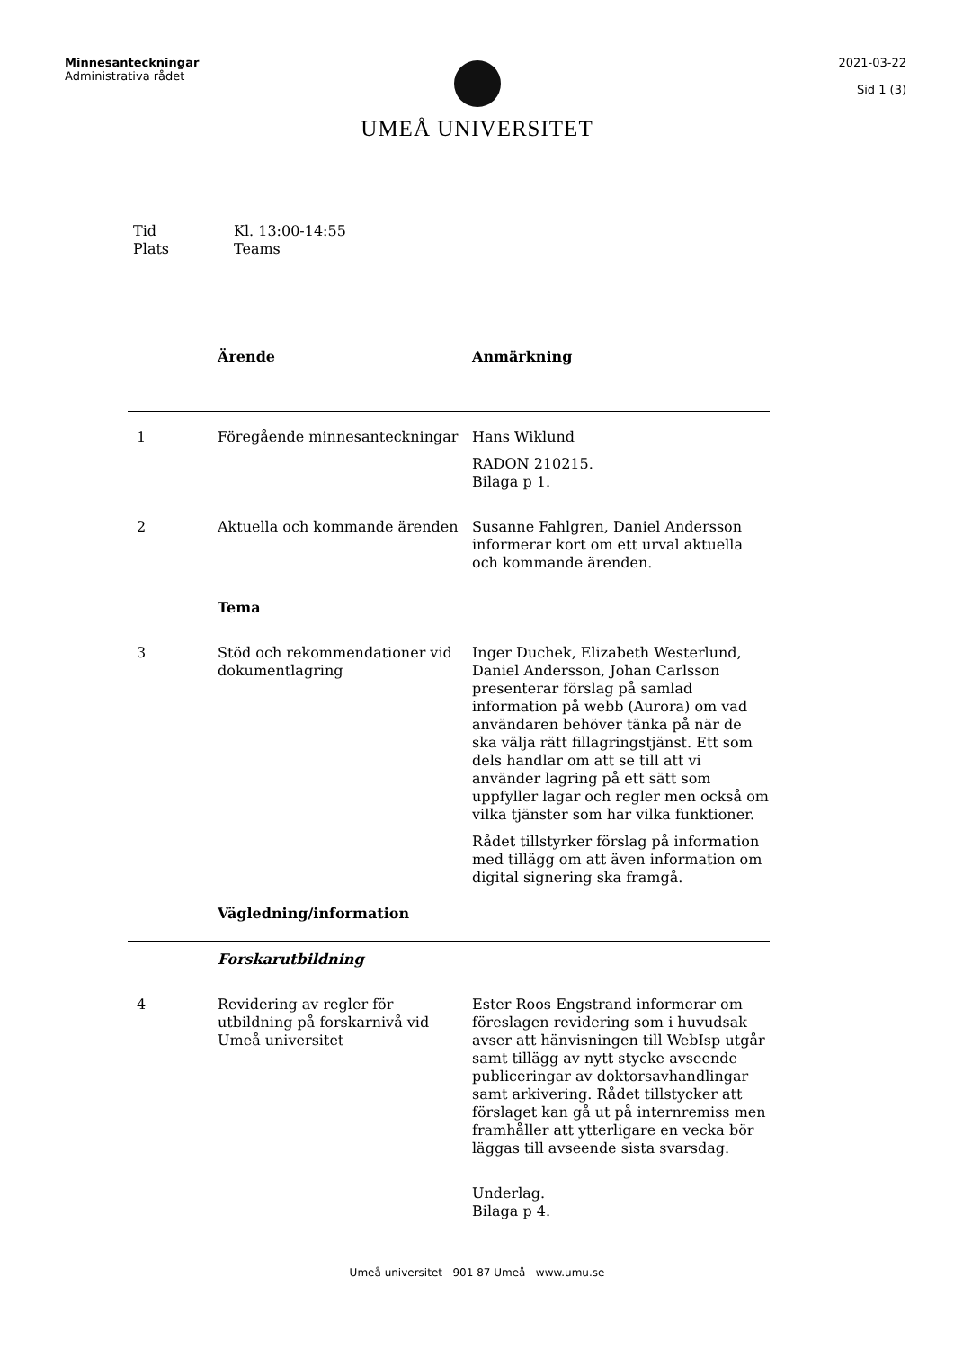Minnesanteckningar
Administrativa rådet
2021-03-22
Sid 1 (3)
UMEÅ UNIVERSITET
Tid Kl. 13:00-14:55
Plats Teams
| | Ärende | Anmärkning |
| 1 | Föregående minnesanteckningar | Hans Wiklund RADON 210215. Bilaga p 1. |
| 2 | Aktuella och kommande ärenden | Susanne Fahlgren, Daniel Andersson informerar kort om ett urval aktuella och kommande ärenden. |
| | Tema | |
| 3 | Stöd och rekommendationer vid dokumentlagring | Inger Duchek, Elizabeth Westerlund, Daniel Andersson, Johan Carlsson presenterar förslag på samlad information på webb (Aurora) om vad användaren behöver tänka på när de ska välja rätt fillagringstjänst. Ett som dels handlar om att se till att vi använder lagring på ett sätt som uppfyller lagar och regler men också om vilka tjänster som har vilka funktioner. Rådet tillstyrker förslag på information med tillägg om att även information om digital signering ska framgå. |
| | Vägledning/information | |
| | Forskarutbildning | |
| 4 | Revidering av regler för utbildning på forskarnivå vid Umeå universitet | Ester Roos Engstrand informerar om föreslagen revidering som i huvudsak avser att hänvisningen till WebIsp utgår samt tillägg av nytt stycke avseende publiceringar av doktorsavhandlingar samt arkivering. Rådet tillstycker att förslaget kan gå ut på internremiss men framhåller att ytterligare en vecka bör läggas till avseende sista svarsdag. Underlag. Bilaga p 4. |
Umeå universitet 901 87 Umeå www.umu.se